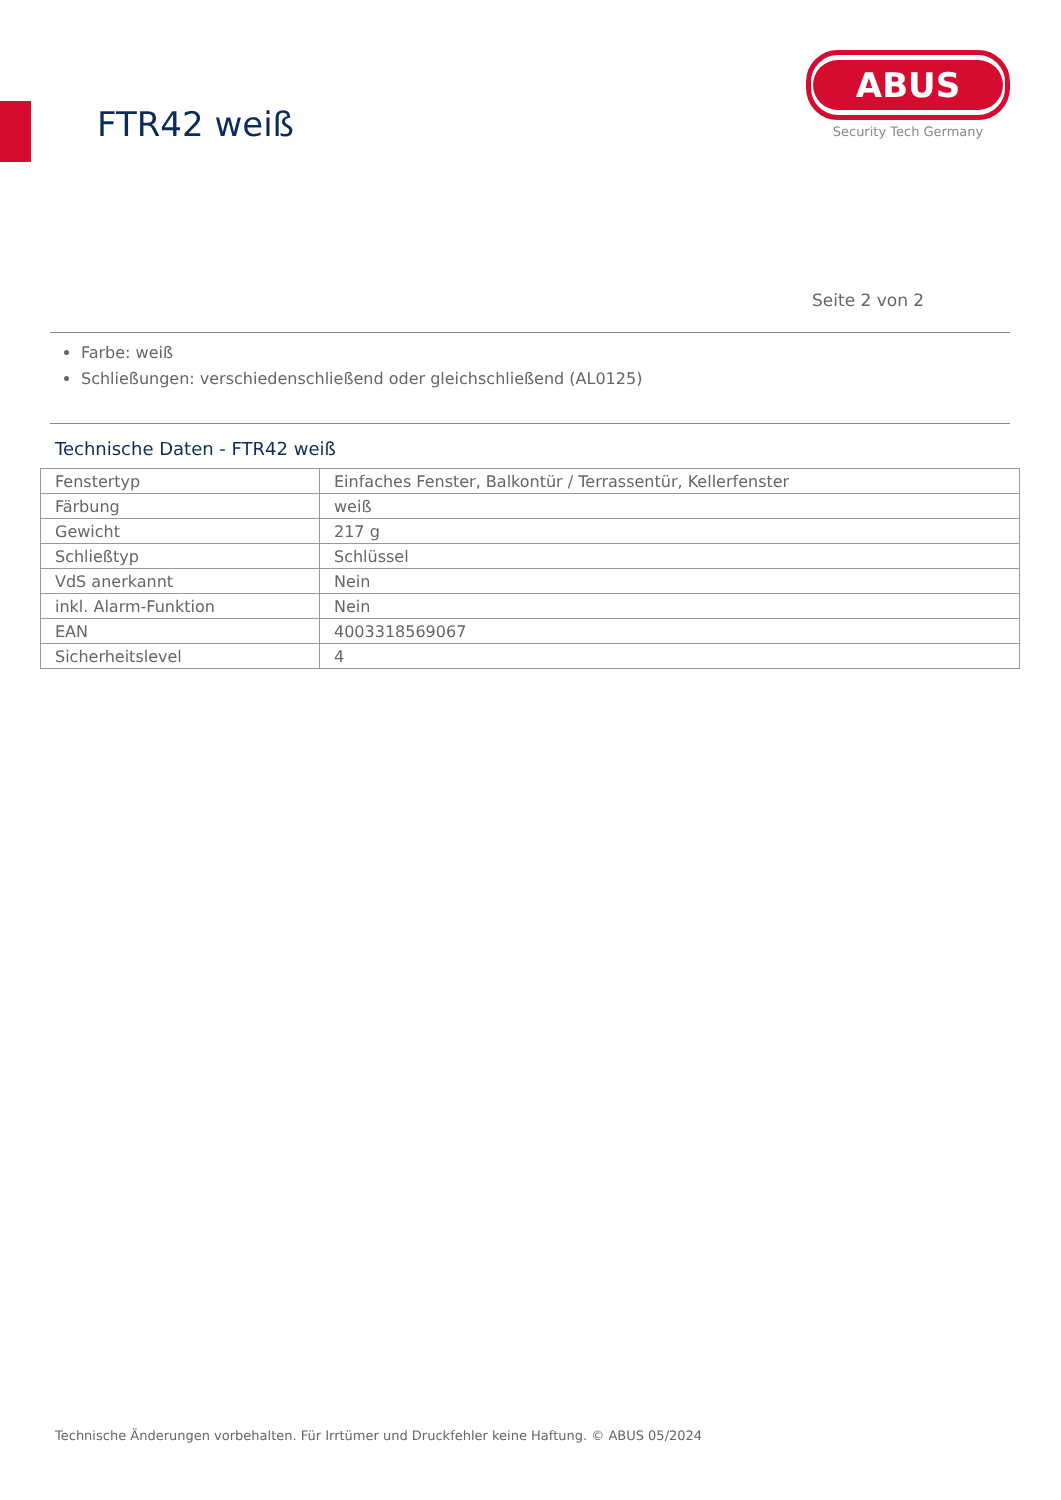FTR42 weiß
ABUS
Security Tech Germany
Seite 2 von 2
Farbe: weiß
Schließungen: verschiedenschließend oder gleichschließend (AL0125)
Technische Daten - FTR42 weiß
| Fenstertyp | Einfaches Fenster, Balkontür / Terrassentür, Kellerfenster |
| Färbung | weiß |
| Gewicht | 217 g |
| Schließtyp | Schlüssel |
| VdS anerkannt | Nein |
| inkl. Alarm-Funktion | Nein |
| EAN | 4003318569067 |
| Sicherheitslevel | 4 |
Technische Änderungen vorbehalten. Für Irrtümer und Druckfehler keine Haftung. © ABUS 05/2024